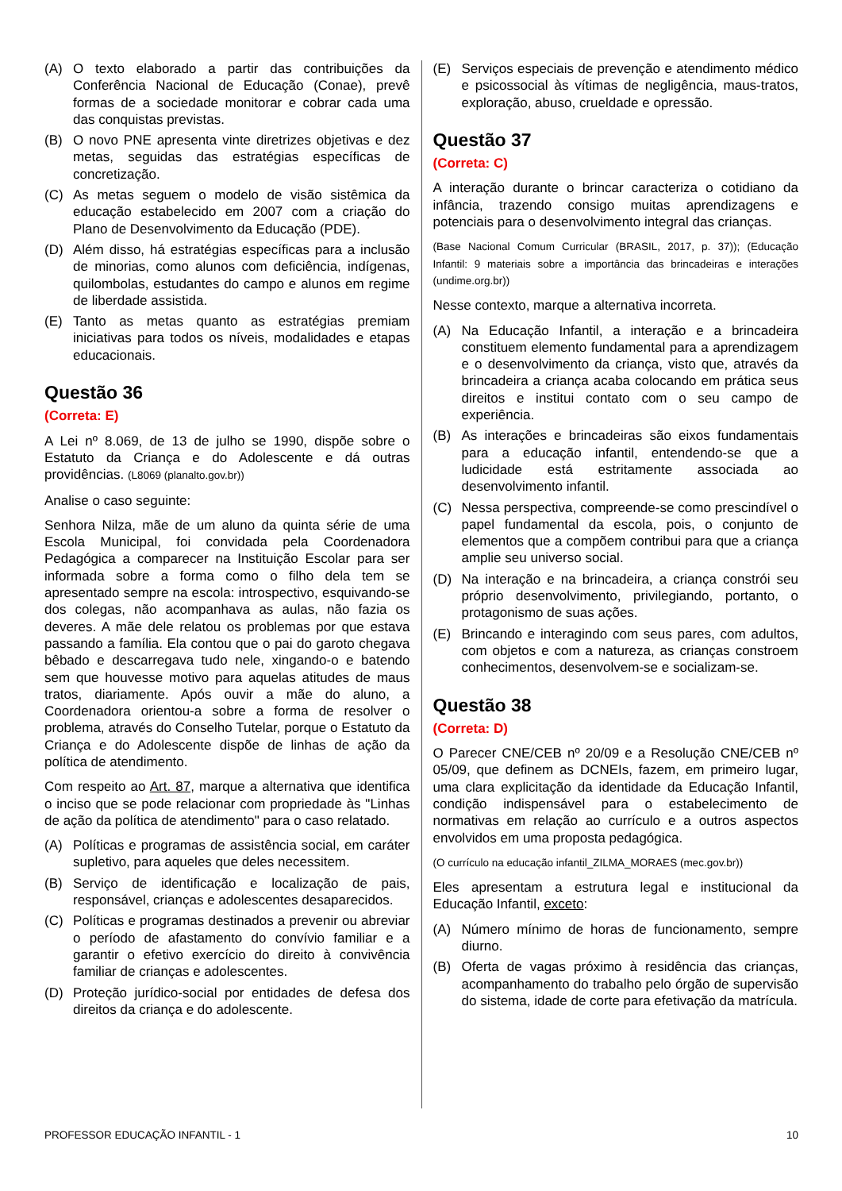(A) O texto elaborado a partir das contribuições da Conferência Nacional de Educação (Conae), prevê formas de a sociedade monitorar e cobrar cada uma das conquistas previstas.
(B) O novo PNE apresenta vinte diretrizes objetivas e dez metas, seguidas das estratégias específicas de concretização.
(C) As metas seguem o modelo de visão sistêmica da educação estabelecido em 2007 com a criação do Plano de Desenvolvimento da Educação (PDE).
(D) Além disso, há estratégias específicas para a inclusão de minorias, como alunos com deficiência, indígenas, quilombolas, estudantes do campo e alunos em regime de liberdade assistida.
(E) Tanto as metas quanto as estratégias premiam iniciativas para todos os níveis, modalidades e etapas educacionais.
Questão 36
(Correta: E)
A Lei nº 8.069, de 13 de julho se 1990, dispõe sobre o Estatuto da Criança e do Adolescente e dá outras providências. (L8069 (planalto.gov.br))
Analise o caso seguinte:
Senhora Nilza, mãe de um aluno da quinta série de uma Escola Municipal, foi convidada pela Coordenadora Pedagógica a comparecer na Instituição Escolar para ser informada sobre a forma como o filho dela tem se apresentado sempre na escola: introspectivo, esquivando-se dos colegas, não acompanhava as aulas, não fazia os deveres. A mãe dele relatou os problemas por que estava passando a família. Ela contou que o pai do garoto chegava bêbado e descarregava tudo nele, xingando-o e batendo sem que houvesse motivo para aquelas atitudes de maus tratos, diariamente. Após ouvir a mãe do aluno, a Coordenadora orientou-a sobre a forma de resolver o problema, através do Conselho Tutelar, porque o Estatuto da Criança e do Adolescente dispõe de linhas de ação da política de atendimento.
Com respeito ao Art. 87, marque a alternativa que identifica o inciso que se pode relacionar com propriedade às "Linhas de ação da política de atendimento" para o caso relatado.
(A) Políticas e programas de assistência social, em caráter supletivo, para aqueles que deles necessitem.
(B) Serviço de identificação e localização de pais, responsável, crianças e adolescentes desaparecidos.
(C) Políticas e programas destinados a prevenir ou abreviar o período de afastamento do convívio familiar e a garantir o efetivo exercício do direito à convivência familiar de crianças e adolescentes.
(D) Proteção jurídico-social por entidades de defesa dos direitos da criança e do adolescente.
(E) Serviços especiais de prevenção e atendimento médico e psicossocial às vítimas de negligência, maus-tratos, exploração, abuso, crueldade e opressão.
Questão 37
(Correta: C)
A interação durante o brincar caracteriza o cotidiano da infância, trazendo consigo muitas aprendizagens e potenciais para o desenvolvimento integral das crianças.
(Base Nacional Comum Curricular (BRASIL, 2017, p. 37)); (Educação Infantil: 9 materiais sobre a importância das brincadeiras e interações (undime.org.br))
Nesse contexto, marque a alternativa incorreta.
(A) Na Educação Infantil, a interação e a brincadeira constituem elemento fundamental para a aprendizagem e o desenvolvimento da criança, visto que, através da brincadeira a criança acaba colocando em prática seus direitos e institui contato com o seu campo de experiência.
(B) As interações e brincadeiras são eixos fundamentais para a educação infantil, entendendo-se que a ludicidade está estritamente associada ao desenvolvimento infantil.
(C) Nessa perspectiva, compreende-se como prescindível o papel fundamental da escola, pois, o conjunto de elementos que a compõem contribui para que a criança amplie seu universo social.
(D) Na interação e na brincadeira, a criança constrói seu próprio desenvolvimento, privilegiando, portanto, o protagonismo de suas ações.
(E) Brincando e interagindo com seus pares, com adultos, com objetos e com a natureza, as crianças constroem conhecimentos, desenvolvem-se e socializam-se.
Questão 38
(Correta: D)
O Parecer CNE/CEB nº 20/09 e a Resolução CNE/CEB nº 05/09, que definem as DCNEIs, fazem, em primeiro lugar, uma clara explicitação da identidade da Educação Infantil, condição indispensável para o estabelecimento de normativas em relação ao currículo e a outros aspectos envolvidos em uma proposta pedagógica.
(O currículo na educação infantil_ZILMA_MORAES (mec.gov.br))
Eles apresentam a estrutura legal e institucional da Educação Infantil, exceto:
(A) Número mínimo de horas de funcionamento, sempre diurno.
(B) Oferta de vagas próximo à residência das crianças, acompanhamento do trabalho pelo órgão de supervisão do sistema, idade de corte para efetivação da matrícula.
PROFESSOR EDUCAÇÃO INFANTIL - 1 10